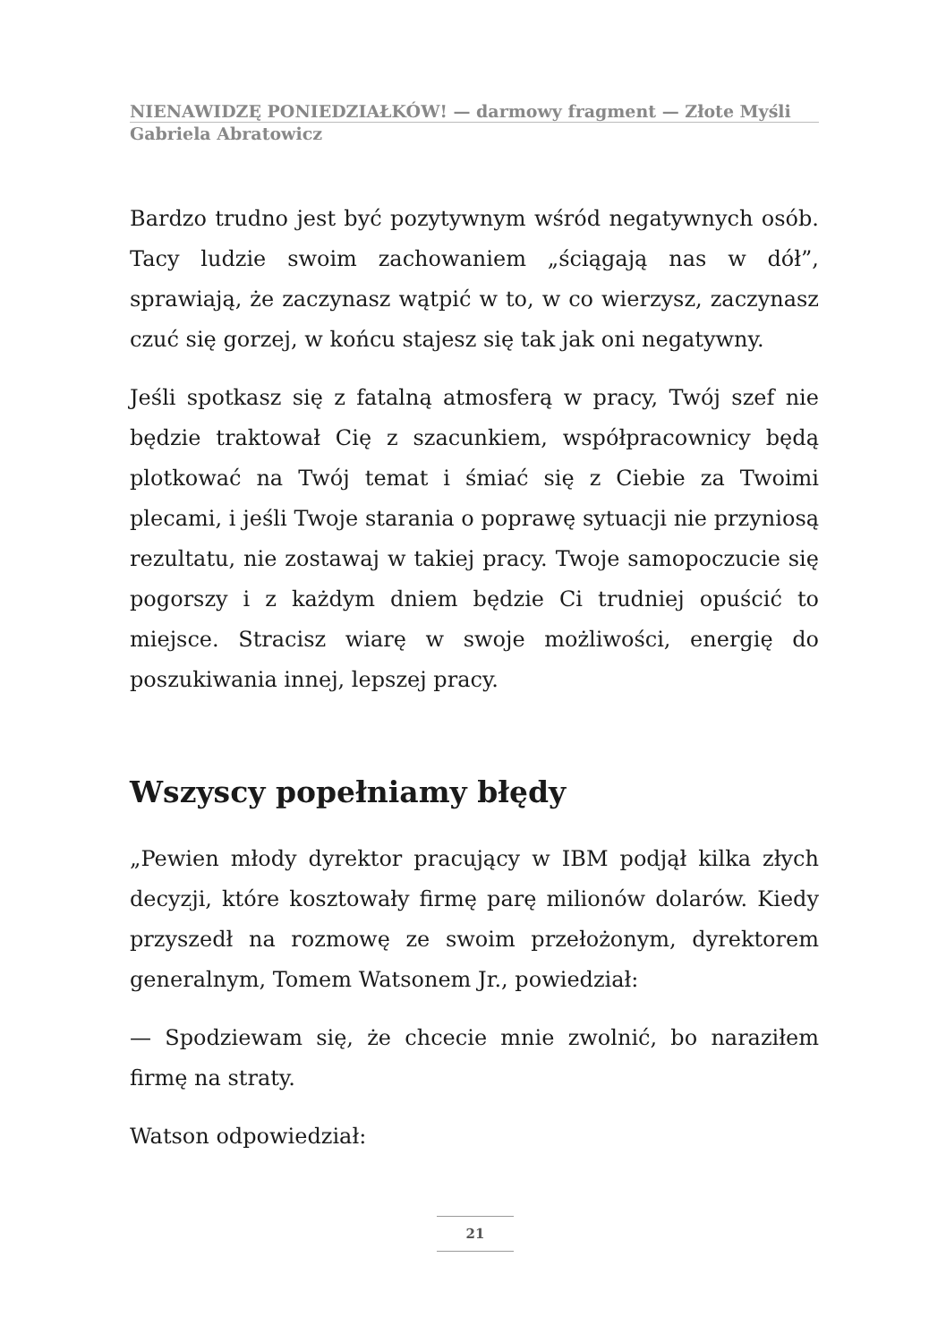NIENAWIDZĘ PONIEDZIAŁKÓW! — darmowy fragment — Złote Myśli
Gabriela Abratowicz
Bardzo trudno jest być pozytywnym wśród negatywnych osób. Tacy ludzie swoim zachowaniem „ściągają nas w dół”, sprawiają, że zaczynasz wątpić w to, w co wierzysz, zaczynasz czuć się gorzej, w końcu stajesz się tak jak oni negatywny.
Jeśli spotkasz się z fatalną atmosferą w pracy, Twój szef nie będzie traktował Cię z szacunkiem, współpracownicy będą plotkować na Twój temat i śmiać się z Ciebie za Twoimi plecami, i jeśli Twoje starania o poprawę sytuacji nie przyniosą rezultatu, nie zostawaj w takiej pracy. Twoje samopoczucie się pogorszy i z każdym dniem będzie Ci trudniej opuścić to miejsce. Stracisz wiarę w swoje możliwości, energię do poszukiwania innej, lepszej pracy.
Wszyscy popełniamy błędy
„Pewien młody dyrektor pracujący w IBM podjął kilka złych decyzji, które kosztowały firmę parę milionów dolarów. Kiedy przyszedł na rozmowę ze swoim przełożonym, dyrektorem generalnym, Tomem Watsonem Jr., powiedział:
— Spodziewam się, że chcecie mnie zwolnić, bo naraziłem firmę na straty.
Watson odpowiedział:
21